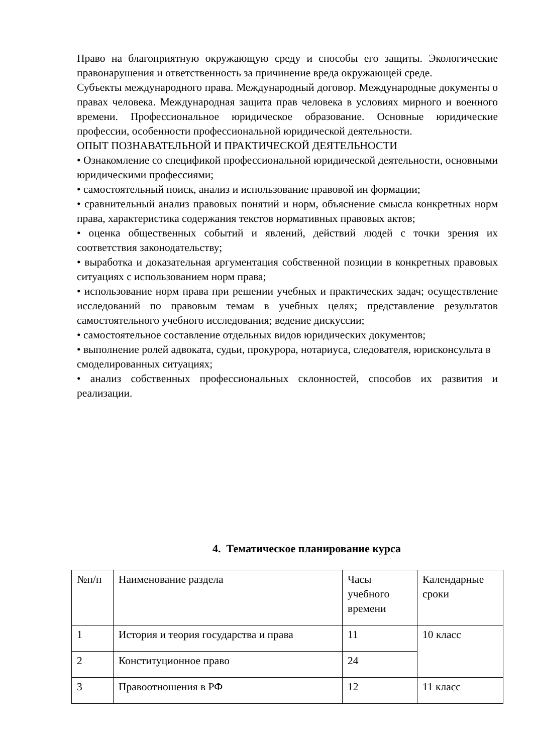Право на благоприятную окружающую среду и способы его защиты. Экологические правонарушения и ответственность за причинение вреда окружающей среде.
Субъекты международного права. Международный договор. Международные документы о правах человека. Международная защита прав человека в условиях мирного и военного времени. Профессиональное юридическое образование. Основные юридические профессии, особенности профессиональной юридической деятельности.
ОПЫТ ПОЗНАВАТЕЛЬНОЙ И ПРАКТИЧЕСКОЙ ДЕЯТЕЛЬНОСТИ
• Ознакомление со спецификой профессиональной юридической деятельности, основными юридическими профессиями;
• самостоятельный поиск, анализ и использование правовой ин формации;
• сравнительный анализ правовых понятий и норм, объяснение смысла конкретных норм права, характеристика содержания текстов нормативных правовых актов;
• оценка общественных событий и явлений, действий людей с точки зрения их соответствия законодательству;
• выработка и доказательная аргументация собственной позиции в конкретных правовых ситуациях с использованием норм права;
• использование норм права при решении учебных и практических задач; осуществление исследований по правовым темам в учебных целях; представление результатов самостоятельного учебного исследования; ведение дискуссии;
• самостоятельное составление отдельных видов юридических документов;
• выполнение ролей адвоката, судьи, прокурора, нотариуса, следователя, юрисконсульта в смоделированных ситуациях;
• анализ собственных профессиональных склонностей, способов их развития и реализации.
4. Тематическое планирование курса
| №п/п | Наименование раздела | Часы учебного времени | Календарные сроки |
| 1 | История и теория государства и права | 11 | 10 класс |
| 2 | Конституционное право | 24 | |
| 3 | Правоотношения в РФ | 12 | 11 класс |